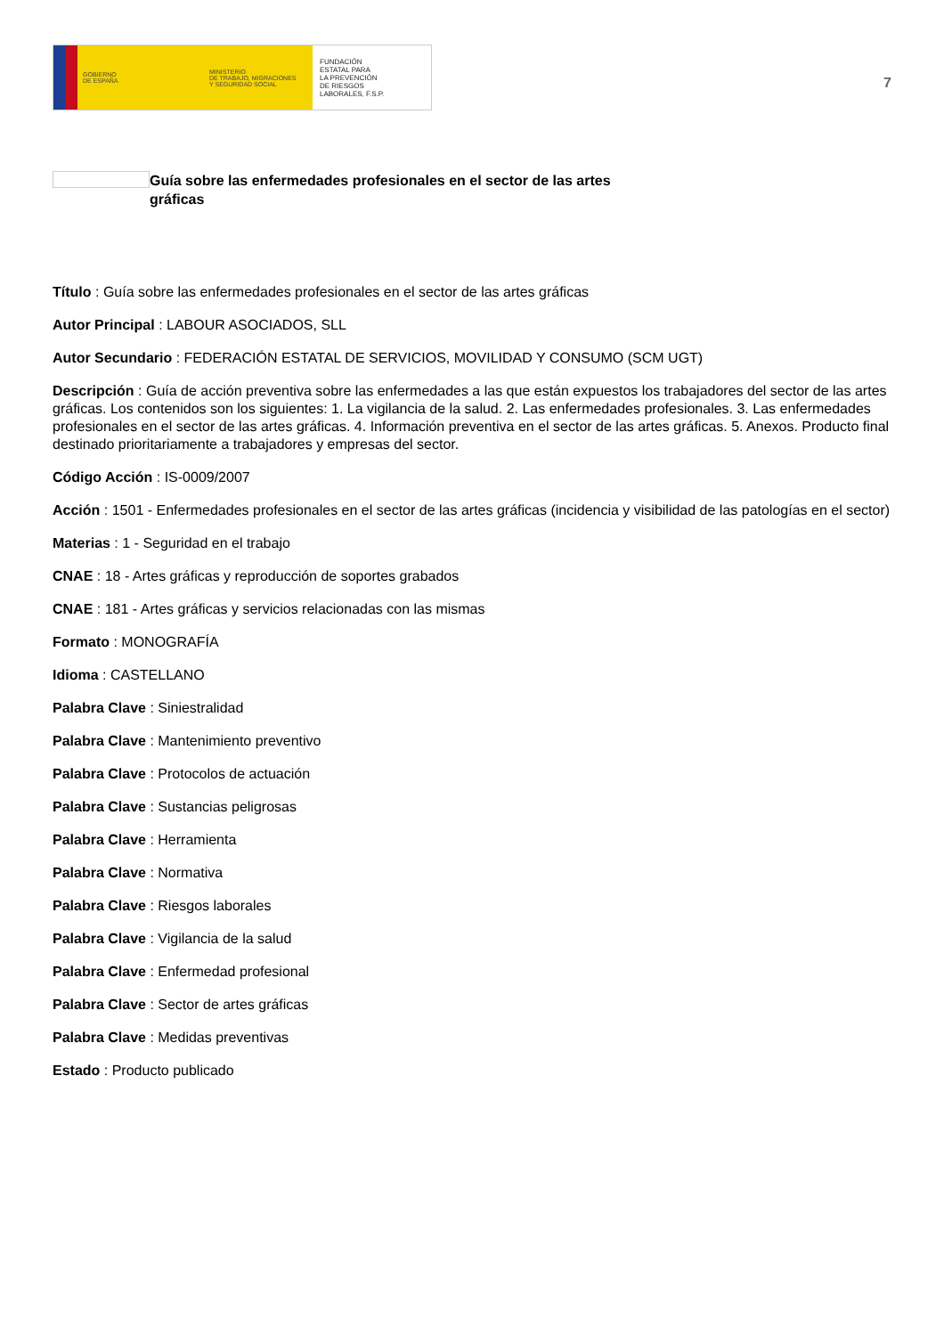GOBIERNO
DE ESPAÑA
MINISTERIO
DE TRABAJO, MIGRACIONES
Y SEGURIDAD SOCIAL
FUNDACIÓN
ESTATAL PARA
LA PREVENCIÓN
DE RIESGOS
LABORALES, F.S.P.
7
Guía sobre las enfermedades profesionales en el sector de las artes gráficas
Título : Guía sobre las enfermedades profesionales en el sector de las artes gráficas
Autor Principal : LABOUR ASOCIADOS, SLL
Autor Secundario : FEDERACIÓN ESTATAL DE SERVICIOS, MOVILIDAD Y CONSUMO (SCM UGT)
Descripción : Guía de acción preventiva sobre las enfermedades a las que están expuestos los trabajadores del sector de las artes gráficas. Los contenidos son los siguientes: 1. La vigilancia de la salud. 2. Las enfermedades profesionales. 3. Las enfermedades profesionales en el sector de las artes gráficas. 4. Información preventiva en el sector de las artes gráficas. 5. Anexos. Producto final destinado prioritariamente a trabajadores y empresas del sector.
Código Acción : IS-0009/2007
Acción : 1501 - Enfermedades profesionales en el sector de las artes gráficas (incidencia y visibilidad de las patologías en el sector)
Materias : 1 - Seguridad en el trabajo
CNAE : 18 - Artes gráficas y reproducción de soportes grabados
CNAE : 181 - Artes gráficas y servicios relacionadas con las mismas
Formato : MONOGRAFÍA
Idioma : CASTELLANO
Palabra Clave : Siniestralidad
Palabra Clave : Mantenimiento preventivo
Palabra Clave : Protocolos de actuación
Palabra Clave : Sustancias peligrosas
Palabra Clave : Herramienta
Palabra Clave : Normativa
Palabra Clave : Riesgos laborales
Palabra Clave : Vigilancia de la salud
Palabra Clave : Enfermedad profesional
Palabra Clave : Sector de artes gráficas
Palabra Clave : Medidas preventivas
Estado : Producto publicado